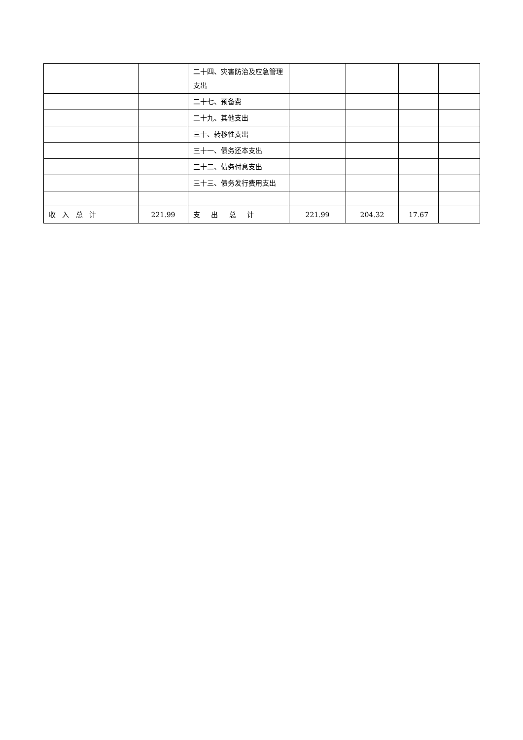| | | 二十四、灾害防治及应急管理支出 | | | | |
| | | 二十七、预备费 | | | | |
| | | 二十九、其他支出 | | | | |
| | | 三十、转移性支出 | | | | |
| | | 三十一、债务还本支出 | | | | |
| | | 三十二、债务付息支出 | | | | |
| | | 三十三、债务发行费用支出 | | | | |
| 收 入 总 计 | 221.99 | 支 出 总 计 | 221.99 | 204.32 | 17.67 | |